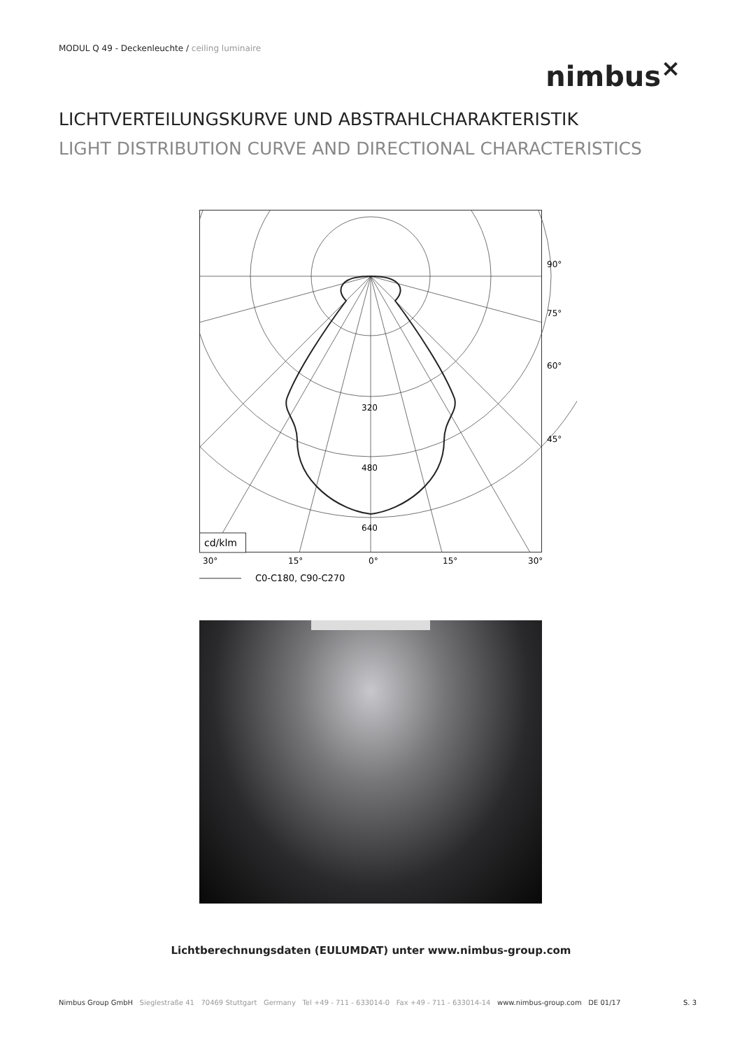MODUL Q 49 - Deckenleuchte / ceiling luminaire
nimbus<sup>×</sup>
LICHTVERTEILUNGSKURVE UND ABSTRAHLCHARAKTERISTIK
LIGHT DISTRIBUTION CURVE AND DIRECTIONAL CHARACTERISTICS
320
480
640
90°
75°
60°
45°
cd/klm
30°
15°
0°
15°
30°
C0-C180, C90-C270
Lichtberechnungsdaten (EULUMDAT) unter www.nimbus-group.com
Nimbus Group GmbH Sieglestraße 41 70469 Stuttgart Germany Tel +49 - 711 - 633014-0 Fax +49 - 711 - 633014-14 www.nimbus-group.com DE 01/17 S. 3